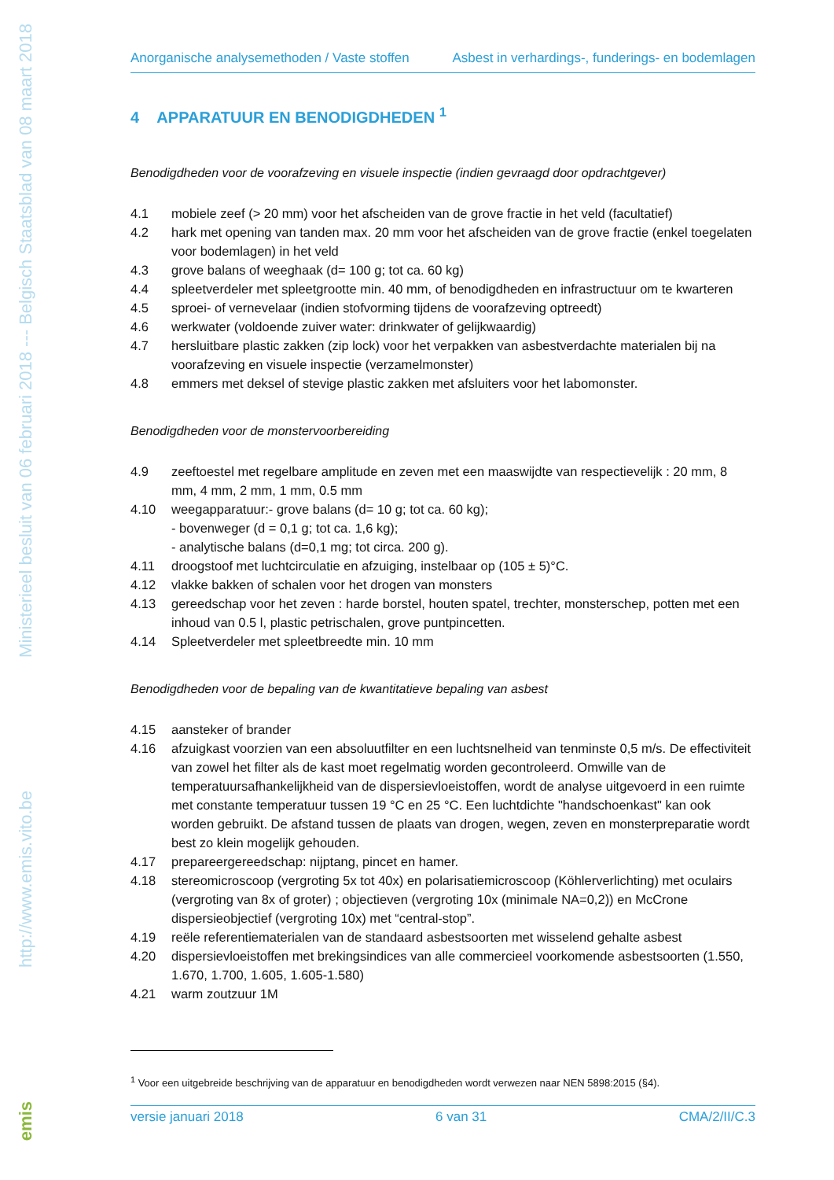Ministerieel besluit van 06 februari 2018 --- Belgisch Staatsblad van 08 maart 2018
http://www.emis.vito.be
emis
Anorganische analysemethoden / Vaste stoffen Asbest in verhardings-, funderings- en bodemlagen
4 APPARATUUR EN BENODIGDHEDEN <sup>1</sup>
Benodigdheden voor de voorafzeving en visuele inspectie (indien gevraagd door opdrachtgever)
4.1 mobiele zeef (> 20 mm) voor het afscheiden van de grove fractie in het veld (facultatief)
4.2 hark met opening van tanden max. 20 mm voor het afscheiden van de grove fractie (enkel toegelaten voor bodemlagen) in het veld
4.3 grove balans of weeghaak (d= 100 g; tot ca. 60 kg)
4.4 spleetverdeler met spleetgrootte min. 40 mm, of benodigdheden en infrastructuur om te kwarteren
4.5 sproei- of vernevelaar (indien stofvorming tijdens de voorafzeving optreedt)
4.6 werkwater (voldoende zuiver water: drinkwater of gelijkwaardig)
4.7 hersluitbare plastic zakken (zip lock) voor het verpakken van asbestverdachte materialen bij na voorafzeving en visuele inspectie (verzamelmonster)
4.8 emmers met deksel of stevige plastic zakken met afsluiters voor het labomonster.
Benodigdheden voor de monstervoorbereiding
4.9 zeeftoestel met regelbare amplitude en zeven met een maaswijdte van respectievelijk : 20 mm, 8 mm, 4 mm, 2 mm, 1 mm, 0.5 mm
4.10 weegapparatuur:- grove balans (d= 10 g; tot ca. 60 kg);
- bovenweger (d = 0,1 g; tot ca. 1,6 kg);
- analytische balans (d=0,1 mg; tot circa. 200 g).
4.11 droogstoof met luchtcirculatie en afzuiging, instelbaar op (105 ± 5)°C.
4.12 vlakke bakken of schalen voor het drogen van monsters
4.13 gereedschap voor het zeven : harde borstel, houten spatel, trechter, monsterschep, potten met een inhoud van 0.5 l, plastic petrischalen, grove puntpincetten.
4.14 Spleetverdeler met spleetbreedte min. 10 mm
Benodigdheden voor de bepaling van de kwantitatieve bepaling van asbest
4.15 aansteker of brander
4.16 afzuigkast voorzien van een absoluutfilter en een luchtsnelheid van tenminste 0,5 m/s. De effectiviteit van zowel het filter als de kast moet regelmatig worden gecontroleerd. Omwille van de temperatuursafhankelijkheid van de dispersievloeistoffen, wordt de analyse uitgevoerd in een ruimte met constante temperatuur tussen 19 °C en 25 °C. Een luchtdichte "handschoenkast" kan ook worden gebruikt. De afstand tussen de plaats van drogen, wegen, zeven en monsterpreparatie wordt best zo klein mogelijk gehouden.
4.17 prepareergereedschap: nijptang, pincet en hamer.
4.18 stereomicroscoop (vergroting 5x tot 40x) en polarisatiemicroscoop (Köhlerverlichting) met oculairs (vergroting van 8x of groter) ; objectieven (vergroting 10x (minimale NA=0,2)) en McCrone dispersieobjectief (vergroting 10x) met “central-stop”.
4.19 reële referentiematerialen van de standaard asbestsoorten met wisselend gehalte asbest
4.20 dispersievloeistoffen met brekingsindices van alle commercieel voorkomende asbestsoorten (1.550, 1.670, 1.700, 1.605, 1.605-1.580)
4.21 warm zoutzuur 1M
<sup>1</sup> Voor een uitgebreide beschrijving van de apparatuur en benodigdheden wordt verwezen naar NEN 5898:2015 (§4).
versie januari 2018 6 van 31 CMA/2/II/C.3